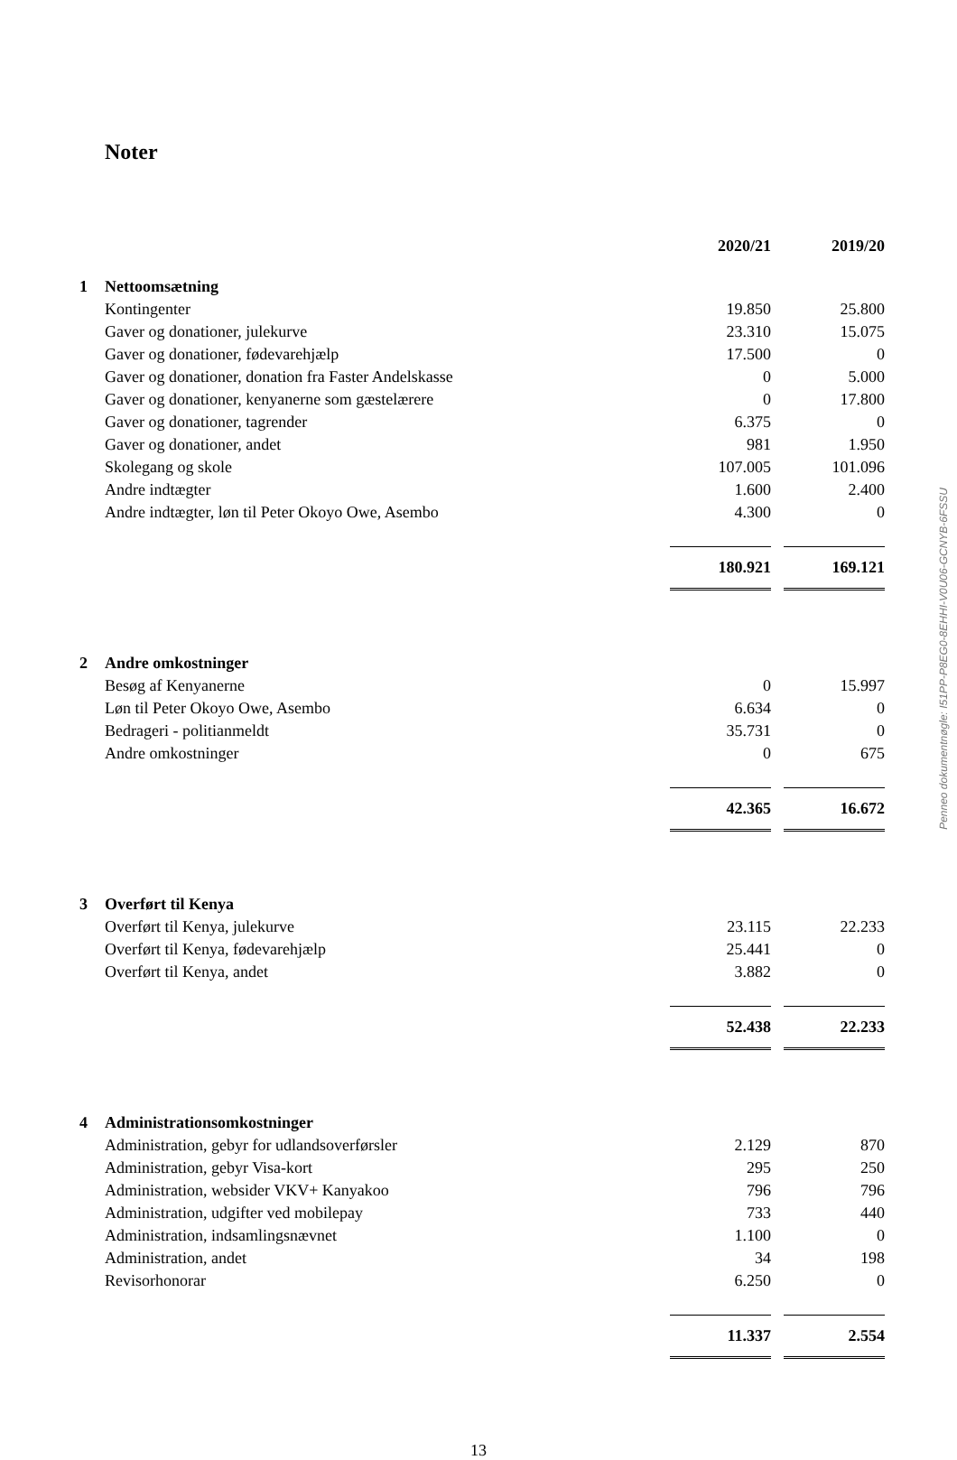Noter
| | | 2020/21 | | 2019/20 |
| 1 | Nettoomsætning | | | |
| | Kontingenter | 19.850 | | 25.800 |
| | Gaver og donationer, julekurve | 23.310 | | 15.075 |
| | Gaver og donationer, fødevarehjælp | 17.500 | | 0 |
| | Gaver og donationer, donation fra Faster Andelskasse | 0 | | 5.000 |
| | Gaver og donationer, kenyanerne som gæstelærere | 0 | | 17.800 |
| | Gaver og donationer, tagrender | 6.375 | | 0 |
| | Gaver og donationer, andet | 981 | | 1.950 |
| | Skolegang og skole | 107.005 | | 101.096 |
| | Andre indtægter | 1.600 | | 2.400 |
| | Andre indtægter, løn til Peter Okoyo Owe, Asembo | 4.300 | | 0 |
| | | 180.921 | | 169.121 |
| 2 | Andre omkostninger | | | |
| | Besøg af Kenyanerne | 0 | | 15.997 |
| | Løn til Peter Okoyo Owe, Asembo | 6.634 | | 0 |
| | Bedrageri - politianmeldt | 35.731 | | 0 |
| | Andre omkostninger | 0 | | 675 |
| | | 42.365 | | 16.672 |
| 3 | Overført til Kenya | | | |
| | Overført til Kenya, julekurve | 23.115 | | 22.233 |
| | Overført til Kenya, fødevarehjælp | 25.441 | | 0 |
| | Overført til Kenya, andet | 3.882 | | 0 |
| | | 52.438 | | 22.233 |
| 4 | Administrationsomkostninger | | | |
| | Administration, gebyr for udlandsoverførsler | 2.129 | | 870 |
| | Administration, gebyr Visa-kort | 295 | | 250 |
| | Administration, websider VKV+ Kanyakoo | 796 | | 796 |
| | Administration, udgifter ved mobilepay | 733 | | 440 |
| | Administration, indsamlingsnævnet | 1.100 | | 0 |
| | Administration, andet | 34 | | 198 |
| | Revisorhonorar | 6.250 | | 0 |
| | | 11.337 | | 2.554 |
13
Penneo dokumentnøgle: I51PP-P8EG0-8EHHI-V0U06-GCNYB-6FSSU